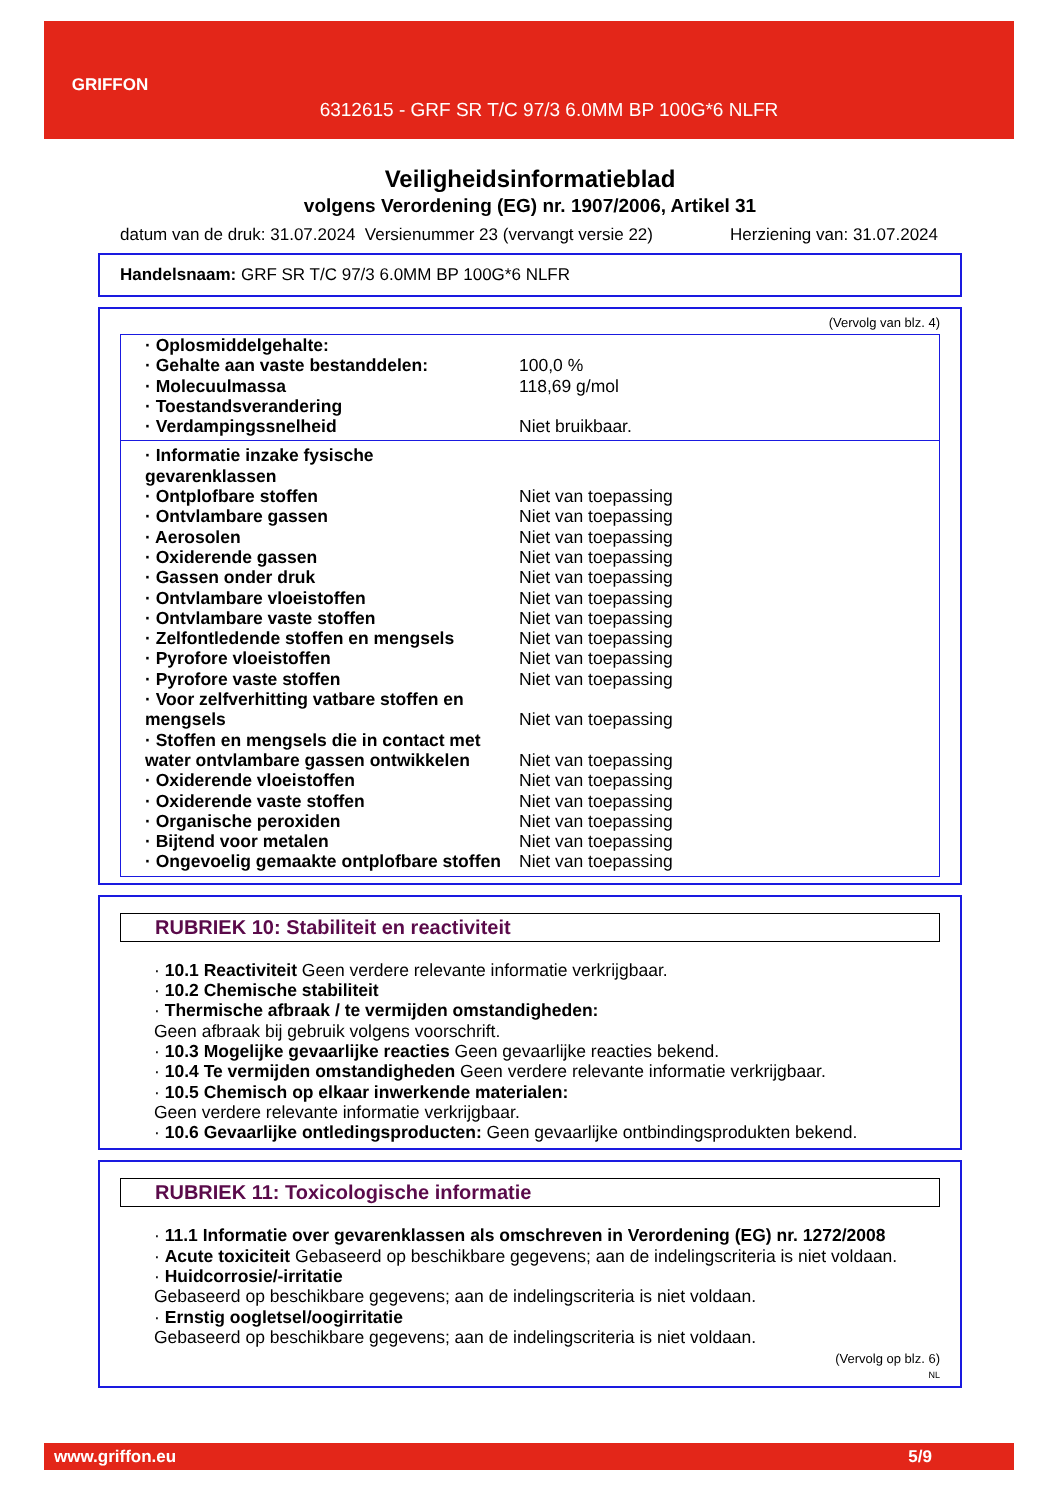GRIFFON
6312615 - GRF SR T/C 97/3 6.0MM BP 100G*6 NLFR
Veiligheidsinformatieblad
volgens Verordening (EG) nr. 1907/2006, Artikel 31
datum van de druk: 31.07.2024 Versienummer 23 (vervangt versie 22) Herziening van: 31.07.2024
Handelsnaam: GRF SR T/C 97/3 6.0MM BP 100G*6 NLFR
(Vervolg van blz. 4)
| · Oplosmiddelgehalte: | |
| · Gehalte aan vaste bestanddelen: | 100,0 % |
| · Molecuulmassa | 118,69 g/mol |
| · Toestandsverandering | |
| · Verdampingssnelheid | Niet bruikbaar. |
| · Informatie inzake fysische gevarenklassen | |
| · Ontplofbare stoffen | Niet van toepassing |
| · Ontvlambare gassen | Niet van toepassing |
| · Aerosolen | Niet van toepassing |
| · Oxiderende gassen | Niet van toepassing |
| · Gassen onder druk | Niet van toepassing |
| · Ontvlambare vloeistoffen | Niet van toepassing |
| · Ontvlambare vaste stoffen | Niet van toepassing |
| · Zelfontledende stoffen en mengsels | Niet van toepassing |
| · Pyrofore vloeistoffen | Niet van toepassing |
| · Pyrofore vaste stoffen | Niet van toepassing |
| · Voor zelfverhitting vatbare stoffen en mengsels | Niet van toepassing |
| · Stoffen en mengsels die in contact met water ontvlambare gassen ontwikkelen | Niet van toepassing |
| · Oxiderende vloeistoffen | Niet van toepassing |
| · Oxiderende vaste stoffen | Niet van toepassing |
| · Organische peroxiden | Niet van toepassing |
| · Bijtend voor metalen | Niet van toepassing |
| · Ongevoelig gemaakte ontplofbare stoffen | Niet van toepassing |
RUBRIEK 10: Stabiliteit en reactiviteit
· 10.1 Reactiviteit Geen verdere relevante informatie verkrijgbaar.
· 10.2 Chemische stabiliteit
· Thermische afbraak / te vermijden omstandigheden:
Geen afbraak bij gebruik volgens voorschrift.
· 10.3 Mogelijke gevaarlijke reacties Geen gevaarlijke reacties bekend.
· 10.4 Te vermijden omstandigheden Geen verdere relevante informatie verkrijgbaar.
· 10.5 Chemisch op elkaar inwerkende materialen:
Geen verdere relevante informatie verkrijgbaar.
· 10.6 Gevaarlijke ontledingsproducten: Geen gevaarlijke ontbindingsprodukten bekend.
RUBRIEK 11: Toxicologische informatie
· 11.1 Informatie over gevarenklassen als omschreven in Verordening (EG) nr. 1272/2008
· Acute toxiciteit Gebaseerd op beschikbare gegevens; aan de indelingscriteria is niet voldaan.
· Huidcorrosie/-irritatie
Gebaseerd op beschikbare gegevens; aan de indelingscriteria is niet voldaan.
· Ernstig oogletsel/oogirritatie
Gebaseerd op beschikbare gegevens; aan de indelingscriteria is niet voldaan.
(Vervolg op blz. 6)
NL
www.griffon.eu 5/9